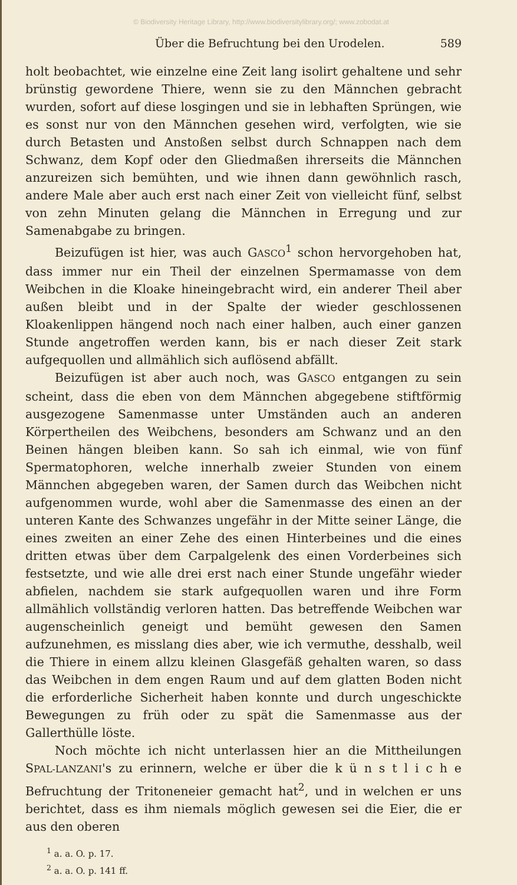© Biodiversity Heritage Library, http://www.biodiversitylibrary.org/; www.zobodat.at
Über die Befruchtung bei den Urodelen. 589
holt beobachtet, wie einzelne eine Zeit lang isolirt gehaltene und sehr brünstig gewordene Thiere, wenn sie zu den Männchen gebracht wurden, sofort auf diese losgingen und sie in lebhaften Sprüngen, wie es sonst nur von den Männchen gesehen wird, verfolgten, wie sie durch Betasten und Anstoßen selbst durch Schnappen nach dem Schwanz, dem Kopf oder den Gliedmaßen ihrerseits die Männchen anzureizen sich bemühten, und wie ihnen dann gewöhnlich rasch, andere Male aber auch erst nach einer Zeit von vielleicht fünf, selbst von zehn Minuten gelang die Männchen in Erregung und zur Samenabgabe zu bringen.
Beizufügen ist hier, was auch GASCO<sup>1</sup> schon hervorgehoben hat, dass immer nur ein Theil der einzelnen Spermamasse von dem Weibchen in die Kloake hineingebracht wird, ein anderer Theil aber außen bleibt und in der Spalte der wieder geschlossenen Kloakenlippen hängend noch nach einer halben, auch einer ganzen Stunde angetroffen werden kann, bis er nach dieser Zeit stark aufgequollen und allmählich sich auflösend abfällt.
Beizufügen ist aber auch noch, was GASCO entgangen zu sein scheint, dass die eben von dem Männchen abgegebene stiftförmig ausgezogene Samenmasse unter Umständen auch an anderen Körpertheilen des Weibchens, besonders am Schwanz und an den Beinen hängen bleiben kann. So sah ich einmal, wie von fünf Spermatophoren, welche innerhalb zweier Stunden von einem Männchen abgegeben waren, der Samen durch das Weibchen nicht aufgenommen wurde, wohl aber die Samenmasse des einen an der unteren Kante des Schwanzes ungefähr in der Mitte seiner Länge, die eines zweiten an einer Zehe des einen Hinterbeines und die eines dritten etwas über dem Carpalgelenk des einen Vorderbeines sich festsetzte, und wie alle drei erst nach einer Stunde ungefähr wieder abfielen, nachdem sie stark aufgequollen waren und ihre Form allmählich vollständig verloren hatten. Das betreffende Weibchen war augenscheinlich geneigt und bemüht gewesen den Samen aufzunehmen, es misslang dies aber, wie ich vermuthe, desshalb, weil die Thiere in einem allzu kleinen Glasgefäß gehalten waren, so dass das Weibchen in dem engen Raum und auf dem glatten Boden nicht die erforderliche Sicherheit haben konnte und durch ungeschickte Bewegungen zu früh oder zu spät die Samenmasse aus der Gallerthülle löste.
Noch möchte ich nicht unterlassen hier an die Mittheilungen SPAL-LANZANI's zu erinnern, welche er über die k ü n s t l i c h e Befruchtung der Tritoneneier gemacht hat<sup>2</sup>, und in welchen er uns berichtet, dass es ihm niemals möglich gewesen sei die Eier, die er aus den oberen
<sup>1</sup> a. a. O. p. 17.
<sup>2</sup> a. a. O. p. 141 ff.